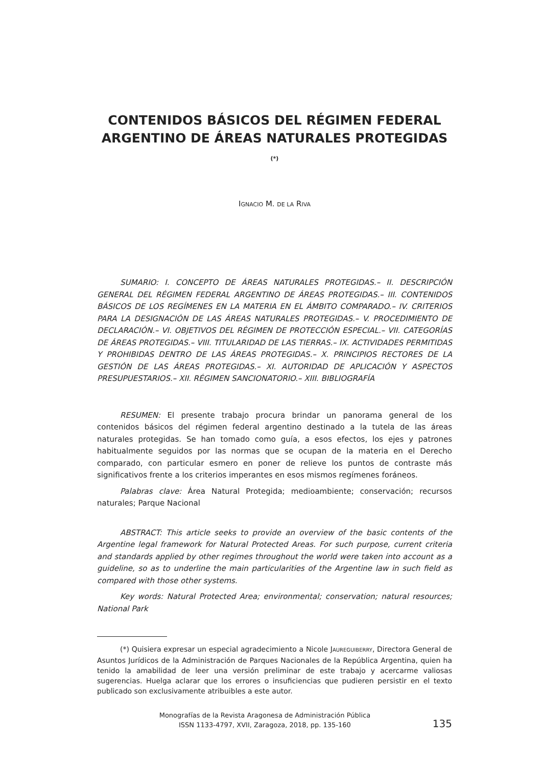CONTENIDOS BÁSICOS DEL RÉGIMEN FEDERAL ARGENTINO DE ÁREAS NATURALES PROTEGIDAS<sup>(*)</sup>
IGNACIO M. DE LA RIVA
SUMARIO: I. CONCEPTO DE ÁREAS NATURALES PROTEGIDAS.– II. DESCRIPCIÓN GENERAL DEL RÉGIMEN FEDERAL ARGENTINO DE ÁREAS PROTEGIDAS.– III. CONTENIDOS BÁSICOS DE LOS REGÍMENES EN LA MATERIA EN EL ÁMBITO COMPARADO.– IV. CRITERIOS PARA LA DESIGNACIÓN DE LAS ÁREAS NATURALES PROTEGIDAS.– V. PROCEDIMIENTO DE DECLARACIÓN.– VI. OBJETIVOS DEL RÉGIMEN DE PROTECCIÓN ESPECIAL.– VII. CATEGORÍAS DE ÁREAS PROTEGIDAS.– VIII. TITULARIDAD DE LAS TIERRAS.– IX. ACTIVIDADES PERMITIDAS Y PROHIBIDAS DENTRO DE LAS ÁREAS PROTEGIDAS.– X. PRINCIPIOS RECTORES DE LA GESTIÓN DE LAS ÁREAS PROTEGIDAS.– XI. AUTORIDAD DE APLICACIÓN Y ASPECTOS PRESUPUESTARIOS.– XII. RÉGIMEN SANCIONATORIO.– XIII. BIBLIOGRAFÍA
RESUMEN: El presente trabajo procura brindar un panorama general de los contenidos básicos del régimen federal argentino destinado a la tutela de las áreas naturales protegidas. Se han tomado como guía, a esos efectos, los ejes y patrones habitualmente seguidos por las normas que se ocupan de la materia en el Derecho comparado, con particular esmero en poner de relieve los puntos de contraste más significativos frente a los criterios imperantes en esos mismos regímenes foráneos.
Palabras clave: Área Natural Protegida; medioambiente; conservación; recursos naturales; Parque Nacional
ABSTRACT: This article seeks to provide an overview of the basic contents of the Argentine legal framework for Natural Protected Areas. For such purpose, current criteria and standards applied by other regimes throughout the world were taken into account as a guideline, so as to underline the main particularities of the Argentine law in such field as compared with those other systems.
Key words: Natural Protected Area; environmental; conservation; natural resources; National Park
(*) Quisiera expresar un especial agradecimiento a Nicole JAUREGUIBERRY, Directora General de Asuntos Jurídicos de la Administración de Parques Nacionales de la República Argentina, quien ha tenido la amabilidad de leer una versión preliminar de este trabajo y acercarme valiosas sugerencias. Huelga aclarar que los errores o insuficiencias que pudieren persistir en el texto publicado son exclusivamente atribuibles a este autor.
Monografías de la Revista Aragonesa de Administración Pública
ISSN 1133-4797, XVII, Zaragoza, 2018, pp. 135-160
135